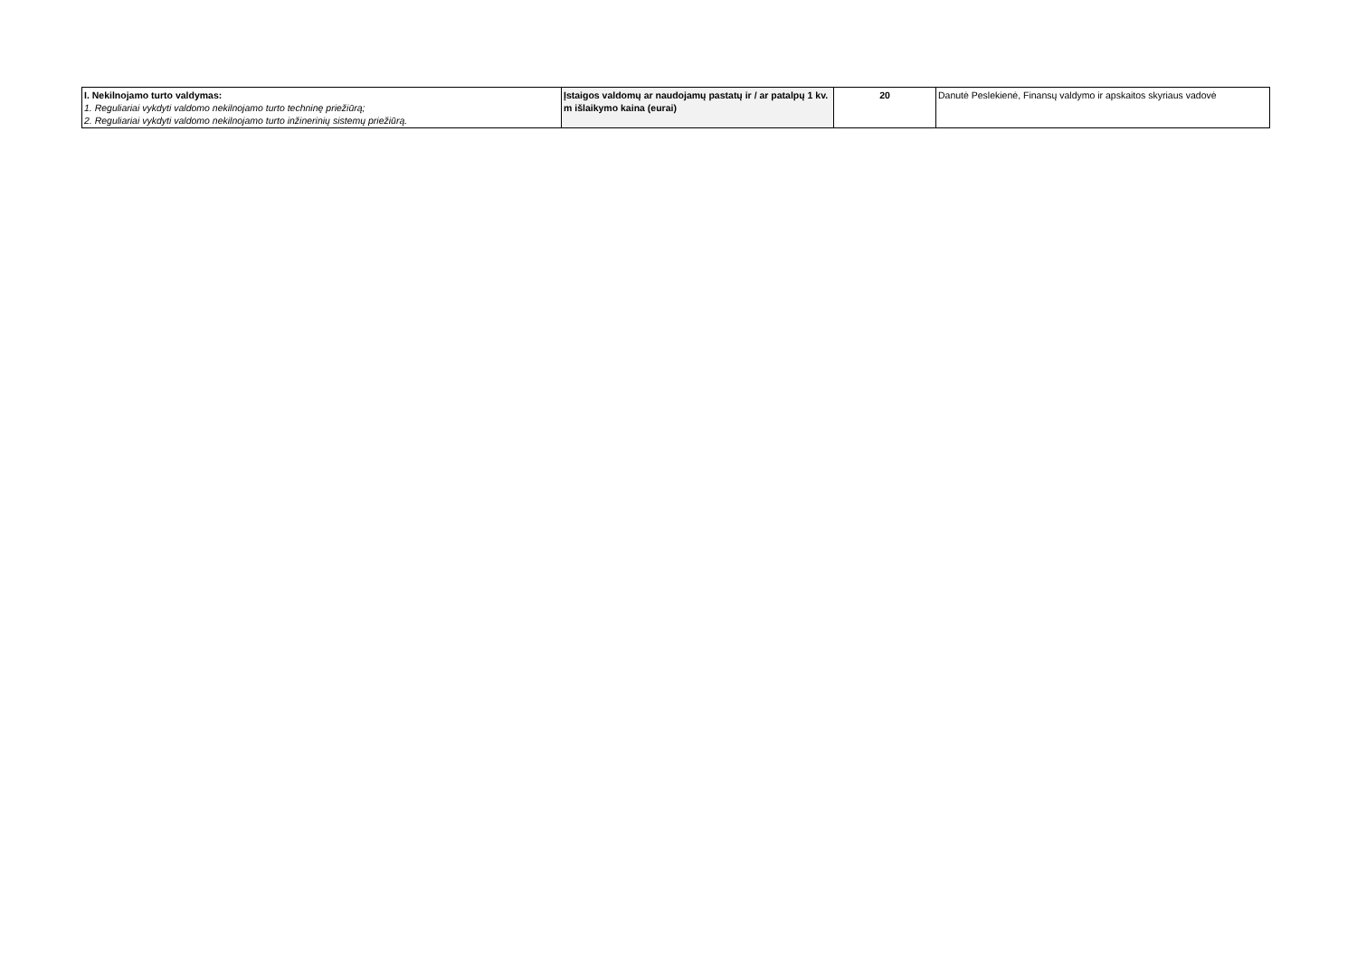| I. Nekilnojamo turto valdymas: 1. Reguliariai vykdyti valdomo nekilnojamo turto techninę priežiūrą; 2. Reguliariai vykdyti valdomo nekilnojamo turto inžinerinių sistemų priežiūrą. | Įstaigos valdomų ar naudojamų pastatų ir / ar patalpų 1 kv. m išlaikymo kaina (eurai) | 20 | Danutė Peslekienė, Finansų valdymo ir apskaitos skyriaus vadovė |